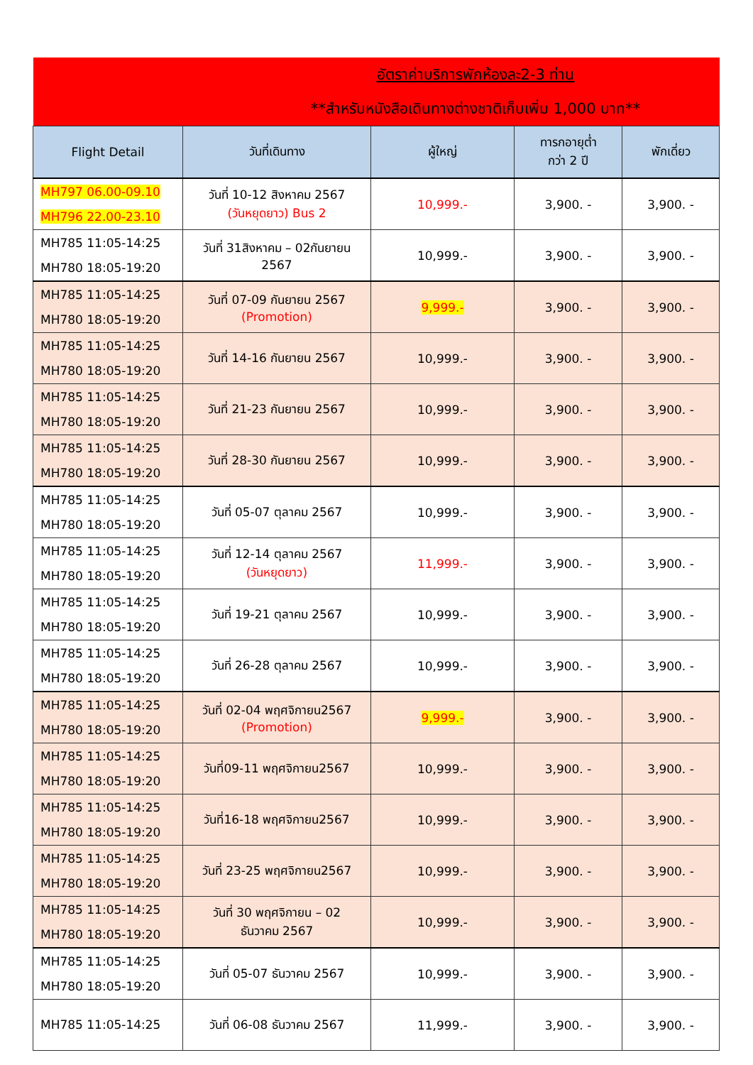| อัตราค่าบริการพักห้องละ2-3 ท่าน **สำหรับหนังสือเดินทางต่างชาติเก็บเพิ่ม 1,000 บาท** | | | | |
| Flight Detail | วันที่เดินทาง | ผู้ใหญ่ | ทารกอายุต่ำ กว่า 2 ปี | พักเดี่ยว |
| MH797 06.00-09.10 MH796 22.00-23.10 | วันที่ 10-12 สิงหาคม 2567 (วันหยุดยาว) Bus 2 | 10,999.- | 3,900. - | 3,900. - |
| MH785 11:05-14:25 MH780 18:05-19:20 | วันที่ 31สิงหาคม – 02กันยายน 2567 | 10,999.- | 3,900. - | 3,900. - |
| MH785 11:05-14:25 MH780 18:05-19:20 | วันที่ 07-09 กันยายน 2567 (Promotion) | 9,999.- | 3,900. - | 3,900. - |
| MH785 11:05-14:25 MH780 18:05-19:20 | วันที่ 14-16 กันยายน 2567 | 10,999.- | 3,900. - | 3,900. - |
| MH785 11:05-14:25 MH780 18:05-19:20 | วันที่ 21-23 กันยายน 2567 | 10,999.- | 3,900. - | 3,900. - |
| MH785 11:05-14:25 MH780 18:05-19:20 | วันที่ 28-30 กันยายน 2567 | 10,999.- | 3,900. - | 3,900. - |
| MH785 11:05-14:25 MH780 18:05-19:20 | วันที่ 05-07 ตุลาคม 2567 | 10,999.- | 3,900. - | 3,900. - |
| MH785 11:05-14:25 MH780 18:05-19:20 | วันที่ 12-14 ตุลาคม 2567 (วันหยุดยาว) | 11,999.- | 3,900. - | 3,900. - |
| MH785 11:05-14:25 MH780 18:05-19:20 | วันที่ 19-21 ตุลาคม 2567 | 10,999.- | 3,900. - | 3,900. - |
| MH785 11:05-14:25 MH780 18:05-19:20 | วันที่ 26-28 ตุลาคม 2567 | 10,999.- | 3,900. - | 3,900. - |
| MH785 11:05-14:25 MH780 18:05-19:20 | วันที่ 02-04 พฤศจิกายน2567 (Promotion) | 9,999.- | 3,900. - | 3,900. - |
| MH785 11:05-14:25 MH780 18:05-19:20 | วันที่09-11 พฤศจิกายน2567 | 10,999.- | 3,900. - | 3,900. - |
| MH785 11:05-14:25 MH780 18:05-19:20 | วันที่16-18 พฤศจิกายน2567 | 10,999.- | 3,900. - | 3,900. - |
| MH785 11:05-14:25 MH780 18:05-19:20 | วันที่ 23-25 พฤศจิกายน2567 | 10,999.- | 3,900. - | 3,900. - |
| MH785 11:05-14:25 MH780 18:05-19:20 | วันที่ 30 พฤศจิกายน – 02 ธันวาคม 2567 | 10,999.- | 3,900. - | 3,900. - |
| MH785 11:05-14:25 MH780 18:05-19:20 | วันที่ 05-07 ธันวาคม 2567 | 10,999.- | 3,900. - | 3,900. - |
| MH785 11:05-14:25 | วันที่ 06-08 ธันวาคม 2567 | 11,999.- | 3,900. - | 3,900. - |